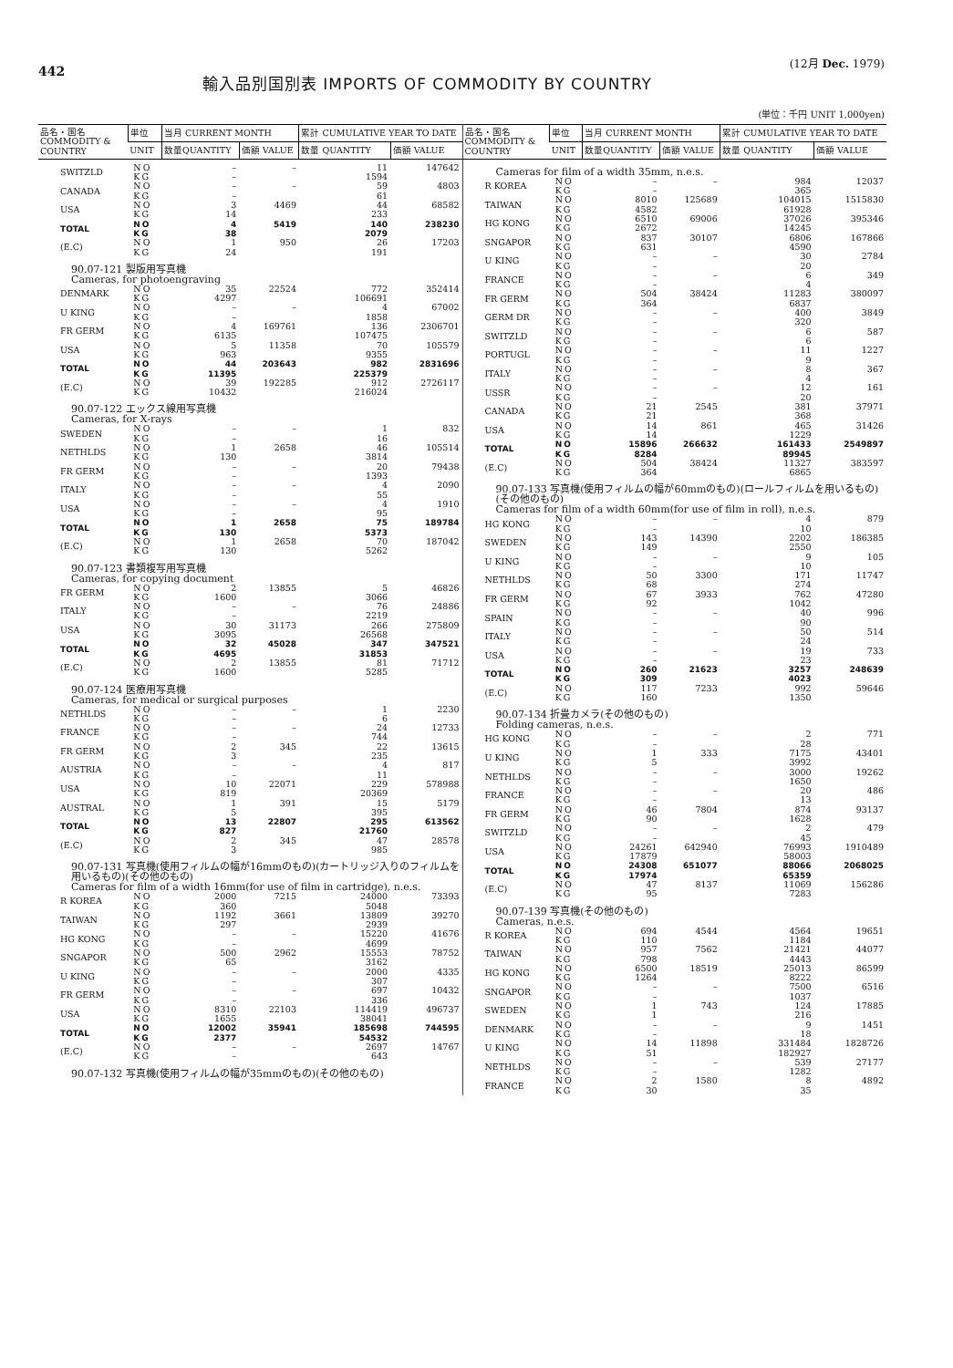442
輸入品別国別表 IMPORTS OF COMMODITY BY COUNTRY
(12月 Dec. 1979)
(単位：千円 UNIT 1,000yen)
| 品名・国名 COMMODITY & COUNTRY | 単位 | 当月 CURRENT MONTH | | 累計 CUMULATIVE YEAR TO DATE | |
| --- | --- | --- | --- | --- | --- |
| | UNIT | 数量QUANTITY | 価額 VALUE | 数量 QUANTITY | 価額 VALUE |
| SWITZLD | NO | – | – | 11 | 147642 |
| | KG | – | | 1594 | |
| CANADA | NO | – | – | 59 | 4803 |
| | KG | – | | 61 | |
| USA | NO | 3 | 4469 | 44 | 68582 |
| | KG | 14 | | 233 | |
| TOTAL | NO | 4 | 5419 | 140 | 238230 |
| | KG | 38 | | 2079 | |
| (E.C) | NO | 1 | 950 | 26 | 17203 |
| | KG | 24 | | 191 | |
| 90.07-121 製版用写真機 Cameras, for photoengraving | | | | | |
| DENMARK | NO | 35 | 22524 | 772 | 352414 |
| | KG | 4297 | | 106691 | |
| U KING | NO | – | – | 4 | 67002 |
| | KG | – | | 1858 | |
| FR GERM | NO | 4 | 169761 | 136 | 2306701 |
| | KG | 6135 | | 107475 | |
| USA | NO | 5 | 11358 | 70 | 105579 |
| | KG | 963 | | 9355 | |
| TOTAL | NO | 44 | 203643 | 982 | 2831696 |
| | KG | 11395 | | 225379 | |
| (E.C) | NO | 39 | 192285 | 912 | 2726117 |
| | KG | 10432 | | 216024 | |
| 90.07-122 エックス線用写真機 Cameras, for X-rays | | | | | |
| SWEDEN | NO | – | – | 1 | 832 |
| | KG | – | | 16 | |
| NETHLDS | NO | 1 | 2658 | 46 | 105514 |
| | KG | 130 | | 3814 | |
| FR GERM | NO | – | – | 20 | 79438 |
| | KG | – | | 1393 | |
| ITALY | NO | – | – | 4 | 2090 |
| | KG | – | | 55 | |
| USA | NO | – | – | 4 | 1910 |
| | KG | – | | 95 | |
| TOTAL | NO | 1 | 2658 | 75 | 189784 |
| | KG | 130 | | 5373 | |
| (E.C) | NO | 1 | 2658 | 70 | 187042 |
| | KG | 130 | | 5262 | |
| 90.07-123 書類複写用写真機 Cameras, for copying document | | | | | |
| FR GERM | NO | 2 | 13855 | 5 | 46826 |
| | KG | 1600 | | 3066 | |
| ITALY | NO | – | – | 76 | 24886 |
| | KG | – | | 2219 | |
| USA | NO | 30 | 31173 | 266 | 275809 |
| | KG | 3095 | | 26568 | |
| TOTAL | NO | 32 | 45028 | 347 | 347521 |
| | KG | 4695 | | 31853 | |
| (E.C) | NO | 2 | 13855 | 81 | 71712 |
| | KG | 1600 | | 5285 | |
| 90.07-124 医療用写真機 Cameras, for medical or surgical purposes | | | | | |
| NETHLDS | NO | – | – | 1 | 2230 |
| | KG | – | | 6 | |
| FRANCE | NO | – | – | 24 | 12733 |
| | KG | – | | 744 | |
| FR GERM | NO | 2 | 345 | 22 | 13615 |
| | KG | 3 | | 235 | |
| AUSTRIA | NO | – | – | 4 | 817 |
| | KG | – | | 11 | |
| USA | NO | 10 | 22071 | 229 | 578988 |
| | KG | 819 | | 20369 | |
| AUSTRAL | NO | 1 | 391 | 15 | 5179 |
| | KG | 5 | | 395 | |
| TOTAL | NO | 13 | 22807 | 295 | 613562 |
| | KG | 827 | | 21760 | |
| (E.C) | NO | 2 | 345 | 47 | 28578 |
| | KG | 3 | | 985 | |
| 90.07-131 写真機(使用フィルムの幅が16mmのもの)(カートリッジ入りのフィルムを用いるもの)(その他のもの) Cameras for film of a width 16mm(for use of film in cartridge), n.e.s. | | | | | |
| R KOREA | NO | 2000 | 7215 | 24000 | 73393 |
| | KG | 360 | | 5048 | |
| TAIWAN | NO | 1192 | 3661 | 13809 | 39270 |
| | KG | 297 | | 2939 | |
| HG KONG | NO | – | – | 15220 | 41676 |
| | KG | – | | 4699 | |
| SNGAPOR | NO | 500 | 2962 | 15553 | 78752 |
| | KG | 65 | | 3162 | |
| U KING | NO | – | – | 2000 | 4335 |
| | KG | – | | 307 | |
| FR GERM | NO | – | – | 697 | 10432 |
| | KG | – | | 336 | |
| USA | NO | 8310 | 22103 | 114419 | 496737 |
| | KG | 1655 | | 38041 | |
| TOTAL | NO | 12002 | 35941 | 185698 | 744595 |
| | KG | 2377 | | 54532 | |
| (E.C) | NO | – | – | 2697 | 14767 |
| | KG | – | | 643 | |
| 90.07-132 写真機(使用フィルムの幅が35mmのもの)(その他のもの) | | | | | |
| 品名・国名 COMMODITY & COUNTRY | 単位 | 当月 CURRENT MONTH | | 累計 CUMULATIVE YEAR TO DATE | |
| --- | --- | --- | --- | --- | --- |
| | UNIT | 数量QUANTITY | 価額 VALUE | 数量 QUANTITY | 価額 VALUE |
| Cameras for film of a width 35mm, n.e.s. | | | | | |
| R KOREA | NO | – | – | 984 | 12037 |
| | KG | – | | 365 | |
| TAIWAN | NO | 8010 | 125689 | 104015 | 1515830 |
| | KG | 4582 | | 61928 | |
| HG KONG | NO | 6510 | 69006 | 37026 | 395346 |
| | KG | 2672 | | 14245 | |
| SNGAPOR | NO | 837 | 30107 | 6806 | 167866 |
| | KG | 631 | | 4590 | |
| U KING | NO | – | – | 30 | 2784 |
| | KG | – | | 20 | |
| FRANCE | NO | – | – | 6 | 349 |
| | KG | – | | 4 | |
| FR GERM | NO | 504 | 38424 | 11283 | 380097 |
| | KG | 364 | | 6837 | |
| GERM DR | NO | – | – | 400 | 3849 |
| | KG | – | | 320 | |
| SWITZLD | NO | – | – | 6 | 587 |
| | KG | – | | 6 | |
| PORTUGL | NO | – | – | 11 | 1227 |
| | KG | – | | 9 | |
| ITALY | NO | – | – | 8 | 367 |
| | KG | – | | 4 | |
| USSR | NO | – | – | 12 | 161 |
| | KG | – | | 20 | |
| CANADA | NO | 21 | 2545 | 381 | 37971 |
| | KG | 21 | | 368 | |
| USA | NO | 14 | 861 | 465 | 31426 |
| | KG | 14 | | 1229 | |
| TOTAL | NO | 15896 | 266632 | 161433 | 2549897 |
| | KG | 8284 | | 89945 | |
| (E.C) | NO | 504 | 38424 | 11327 | 383597 |
| | KG | 364 | | 6865 | |
| 90.07-133 写真機(使用フィルムの幅が60mmのもの)(ロールフィルムを用いるもの)(その他のもの) Cameras for film of a width 60mm(for use of film in roll), n.e.s. | | | | | |
| HG KONG | NO | – | – | 4 | 879 |
| | KG | – | | 10 | |
| SWEDEN | NO | 143 | 14390 | 2202 | 186385 |
| | KG | 149 | | 2550 | |
| U KING | NO | – | – | 9 | 105 |
| | KG | – | | 10 | |
| NETHLDS | NO | 50 | 3300 | 171 | 11747 |
| | KG | 68 | | 274 | |
| FR GERM | NO | 67 | 3933 | 762 | 47280 |
| | KG | 92 | | 1042 | |
| SPAIN | NO | – | – | 40 | 996 |
| | KG | – | | 90 | |
| ITALY | NO | – | – | 50 | 514 |
| | KG | – | | 24 | |
| USA | NO | – | – | 19 | 733 |
| | KG | – | | 23 | |
| TOTAL | NO | 260 | 21623 | 3257 | 248639 |
| | KG | 309 | | 4023 | |
| (E.C) | NO | 117 | 7233 | 992 | 59646 |
| | KG | 160 | | 1350 | |
| 90.07-134 折畳カメラ(その他のもの) Folding cameras, n.e.s. | | | | | |
| HG KONG | NO | – | – | 2 | 771 |
| | KG | – | | 28 | |
| U KING | NO | 1 | 333 | 7175 | 43401 |
| | KG | 5 | | 3992 | |
| NETHLDS | NO | – | – | 3000 | 19262 |
| | KG | – | | 1650 | |
| FRANCE | NO | – | – | 20 | 486 |
| | KG | – | | 13 | |
| FR GERM | NO | 46 | 7804 | 874 | 93137 |
| | KG | 90 | | 1628 | |
| SWITZLD | NO | – | – | 2 | 479 |
| | KG | – | | 45 | |
| USA | NO | 24261 | 642940 | 76993 | 1910489 |
| | KG | 17879 | | 58003 | |
| TOTAL | NO | 24308 | 651077 | 88066 | 2068025 |
| | KG | 17974 | | 65359 | |
| (E.C) | NO | 47 | 8137 | 11069 | 156286 |
| | KG | 95 | | 7283 | |
| 90.07-139 写真機(その他のもの) Cameras, n.e.s. | | | | | |
| R KOREA | NO | 694 | 4544 | 4564 | 19651 |
| | KG | 110 | | 1184 | |
| TAIWAN | NO | 957 | 7562 | 21421 | 44077 |
| | KG | 798 | | 4443 | |
| HG KONG | NO | 6500 | 18519 | 25013 | 86599 |
| | KG | 1264 | | 8222 | |
| SNGAPOR | NO | – | – | 7500 | 6516 |
| | KG | – | | 1037 | |
| SWEDEN | NO | 1 | 743 | 124 | 17885 |
| | KG | 1 | | 216 | |
| DENMARK | NO | – | – | 9 | 1451 |
| | KG | – | | 18 | |
| U KING | NO | 14 | 11898 | 331484 | 1828726 |
| | KG | 51 | | 182927 | |
| NETHLDS | NO | – | – | 539 | 27177 |
| | KG | – | | 1282 | |
| FRANCE | NO | 2 | 1580 | 8 | 4892 |
| | KG | 30 | | 35 | |